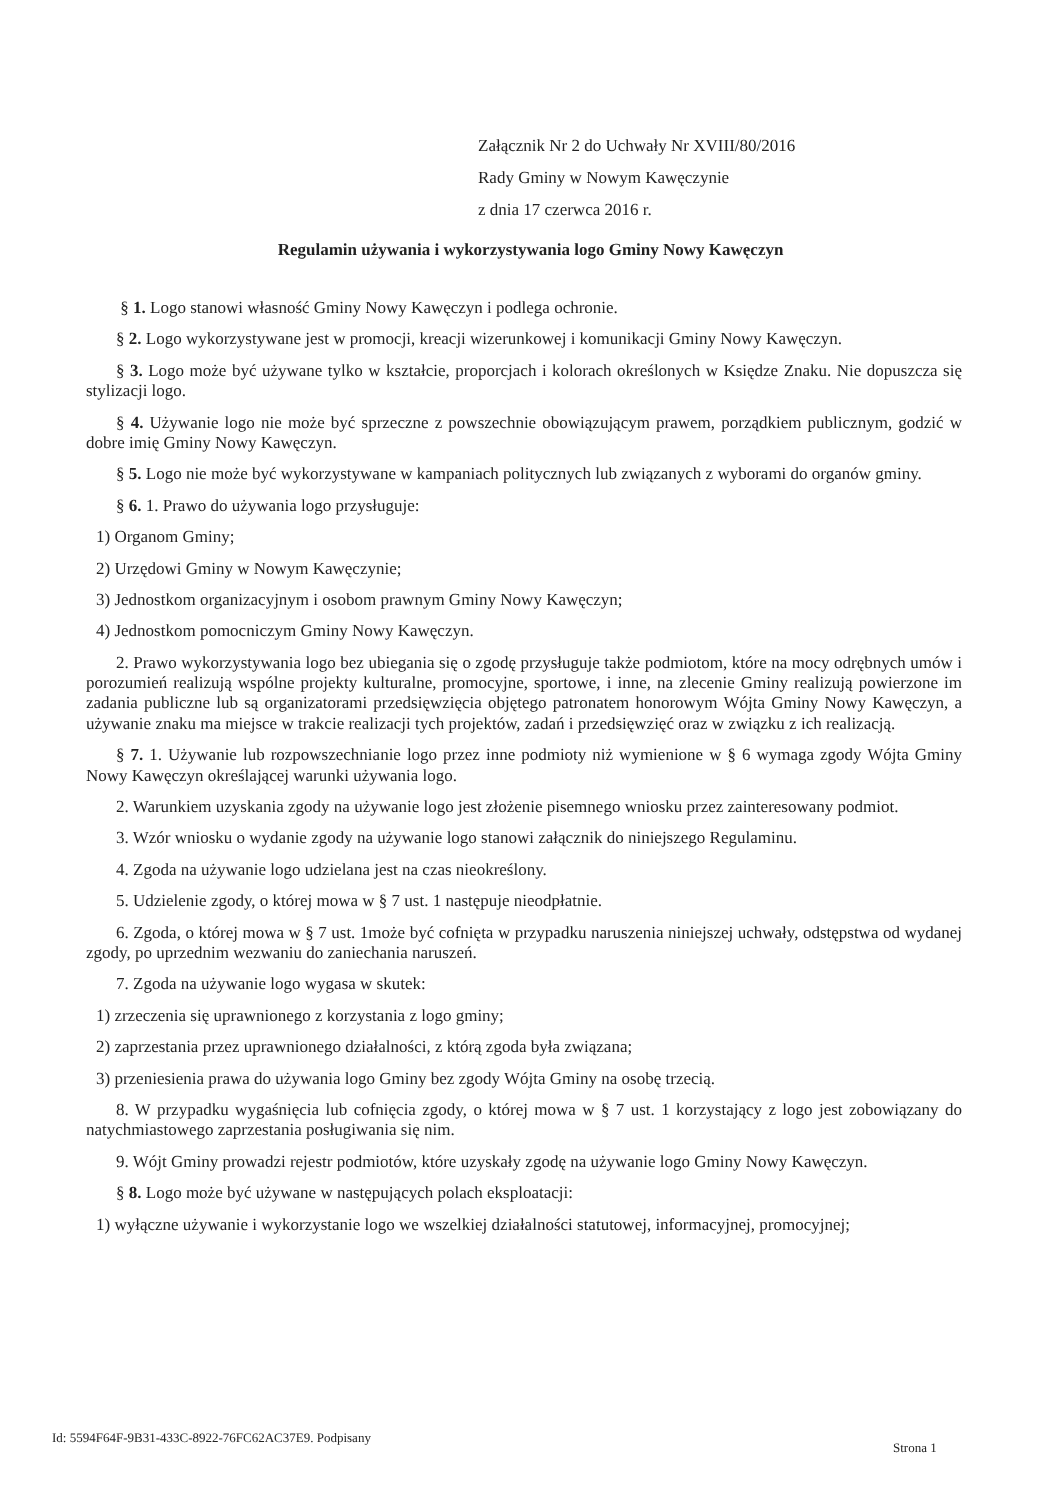Załącznik Nr 2 do Uchwały Nr XVIII/80/2016
Rady Gminy w Nowym Kawęczynie
z dnia 17 czerwca 2016 r.
Regulamin używania i wykorzystywania logo Gminy Nowy Kawęczyn
§ 1. Logo stanowi własność Gminy Nowy Kawęczyn i podlega ochronie.
§ 2. Logo wykorzystywane jest w promocji, kreacji wizerunkowej i komunikacji Gminy Nowy Kawęczyn.
§ 3. Logo może być używane tylko w kształcie, proporcjach i kolorach określonych w Księdze Znaku. Nie dopuszcza się stylizacji logo.
§ 4. Używanie logo nie może być sprzeczne z powszechnie obowiązującym prawem, porządkiem publicznym, godzić w dobre imię Gminy Nowy Kawęczyn.
§ 5. Logo nie może być wykorzystywane w kampaniach politycznych lub związanych z wyborami do organów gminy.
§ 6. 1. Prawo do używania logo przysługuje:
1) Organom Gminy;
2) Urzędowi Gminy w Nowym Kawęczynie;
3) Jednostkom organizacyjnym i osobom prawnym Gminy Nowy Kawęczyn;
4) Jednostkom pomocniczym Gminy Nowy Kawęczyn.
2. Prawo wykorzystywania logo bez ubiegania się o zgodę przysługuje także podmiotom, które na mocy odrębnych umów i porozumień realizują wspólne projekty kulturalne, promocyjne, sportowe, i inne, na zlecenie Gminy realizują powierzone im zadania publiczne lub są organizatorami przedsięwzięcia objętego patronatem honorowym Wójta Gminy Nowy Kawęczyn, a używanie znaku ma miejsce w trakcie realizacji tych projektów, zadań i przedsięwzięć oraz w związku z ich realizacją.
§ 7. 1. Używanie lub rozpowszechnianie logo przez inne podmioty niż wymienione w § 6 wymaga zgody Wójta Gminy Nowy Kawęczyn określającej warunki używania logo.
2. Warunkiem uzyskania zgody na używanie logo jest złożenie pisemnego wniosku przez zainteresowany podmiot.
3. Wzór wniosku o wydanie zgody na używanie logo stanowi załącznik do niniejszego Regulaminu.
4. Zgoda na używanie logo udzielana jest na czas nieokreślony.
5. Udzielenie zgody, o której mowa w § 7 ust. 1 następuje nieodpłatnie.
6. Zgoda, o której mowa w § 7 ust. 1może być cofnięta w przypadku naruszenia niniejszej uchwały, odstępstwa od wydanej zgody, po uprzednim wezwaniu do zaniechania naruszeń.
7. Zgoda na używanie logo wygasa w skutek:
1) zrzeczenia się uprawnionego z korzystania z logo gminy;
2) zaprzestania przez uprawnionego działalności, z którą zgoda była związana;
3) przeniesienia prawa do używania logo Gminy bez zgody Wójta Gminy na osobę trzecią.
8. W przypadku wygaśnięcia lub cofnięcia zgody, o której mowa w § 7 ust. 1 korzystający z logo jest zobowiązany do natychmiastowego zaprzestania posługiwania się nim.
9. Wójt Gminy prowadzi rejestr podmiotów, które uzyskały zgodę na używanie logo Gminy Nowy Kawęczyn.
§ 8. Logo może być używane w następujących polach eksploatacji:
1) wyłączne używanie i wykorzystanie logo we wszelkiej działalności statutowej, informacyjnej, promocyjnej;
Id: 5594F64F-9B31-433C-8922-76FC62AC37E9. Podpisany
Strona 1